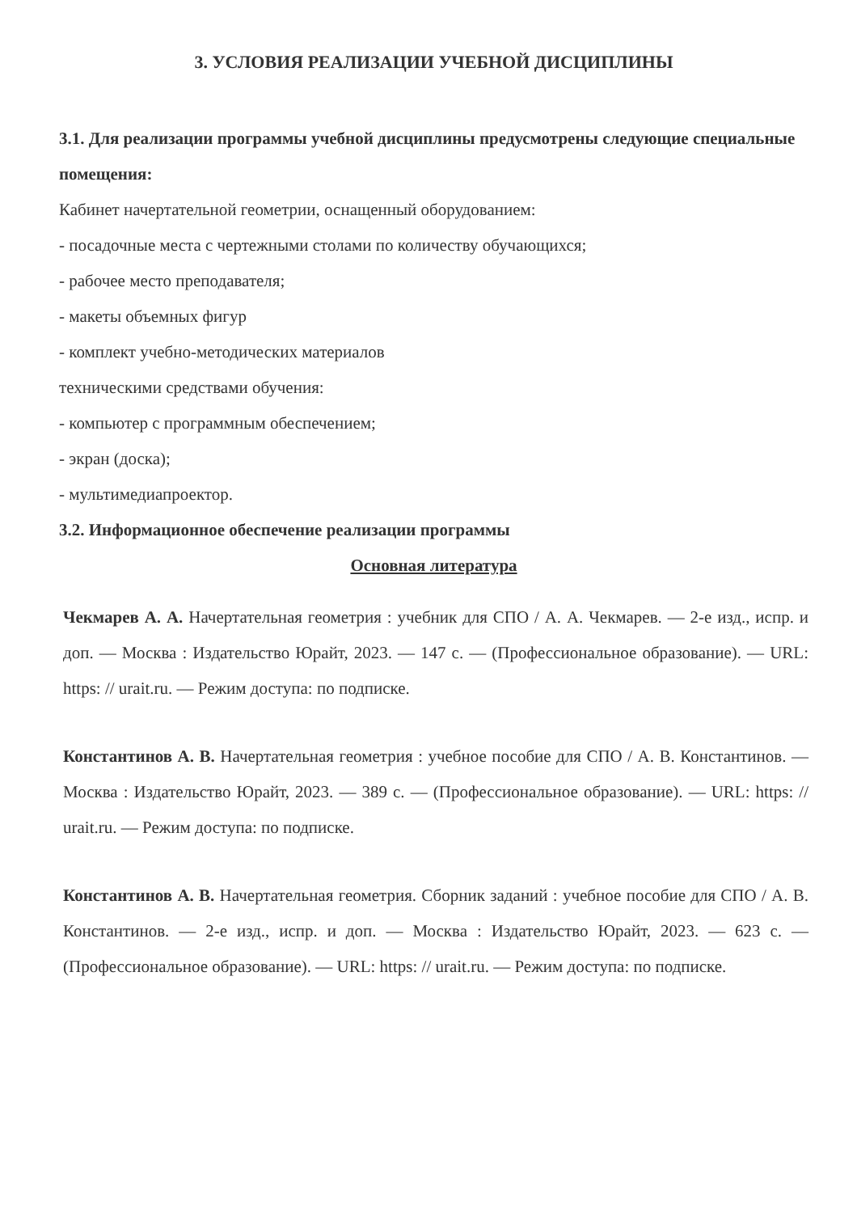3. УСЛОВИЯ РЕАЛИЗАЦИИ УЧЕБНОЙ ДИСЦИПЛИНЫ
3.1. Для реализации программы учебной дисциплины предусмотрены следующие специальные помещения:
Кабинет начертательной геометрии, оснащенный оборудованием:
- посадочные места с чертежными столами по количеству обучающихся;
- рабочее место преподавателя;
- макеты объемных фигур
- комплект учебно-методических материалов
техническими средствами обучения:
- компьютер с программным обеспечением;
- экран (доска);
- мультимедиапроектор.
3.2. Информационное обеспечение реализации программы
Основная литература
Чекмарев А. А. Начертательная геометрия : учебник для СПО / А. А. Чекмарев. — 2-е изд., испр. и доп. — Москва : Издательство Юрайт, 2023. — 147 с. — (Профессиональное образование). — URL: https: // urait.ru. — Режим доступа: по подписке.
Константинов А. В. Начертательная геометрия : учебное пособие для СПО / А. В. Константинов. — Москва : Издательство Юрайт, 2023. — 389 с. — (Профессиональное образование). — URL: https: // urait.ru. — Режим доступа: по подписке.
Константинов А. В. Начертательная геометрия. Сборник заданий : учебное пособие для СПО / А. В. Константинов. — 2-е изд., испр. и доп. — Москва : Издательство Юрайт, 2023. — 623 с. — (Профессиональное образование). — URL: https: // urait.ru. — Режим доступа: по подписке.